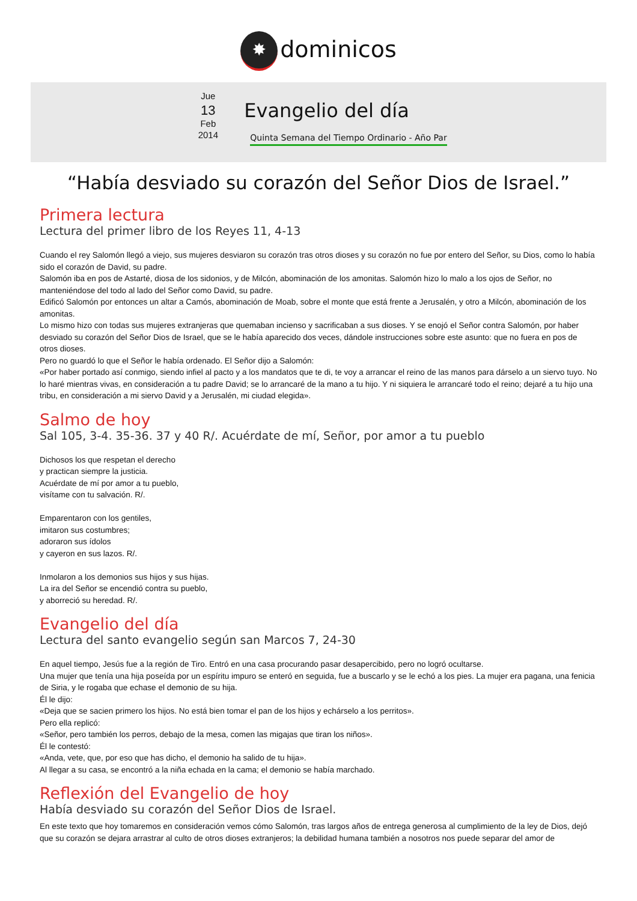✸ dominicos
Jue
13
Feb
2014
Evangelio del día
Quinta Semana del Tiempo Ordinario - Año Par
“Había desviado su corazón del Señor Dios de Israel.”
Primera lectura
Lectura del primer libro de los Reyes 11, 4-13
Cuando el rey Salomón llegó a viejo, sus mujeres desviaron su corazón tras otros dioses y su corazón no fue por entero del Señor, su Dios, como lo había sido el corazón de David, su padre.
Salomón iba en pos de Astarté, diosa de los sidonios, y de Milcón, abominación de los amonitas. Salomón hizo lo malo a los ojos de Señor, no manteniéndose del todo al lado del Señor como David, su padre.
Edificó Salomón por entonces un altar a Camós, abominación de Moab, sobre el monte que está frente a Jerusalén, y otro a Milcón, abominación de los amonitas.
Lo mismo hizo con todas sus mujeres extranjeras que quemaban incienso y sacrificaban a sus dioses. Y se enojó el Señor contra Salomón, por haber desviado su corazón del Señor Dios de Israel, que se le había aparecido dos veces, dándole instrucciones sobre este asunto: que no fuera en pos de otros dioses.
Pero no guardó lo que el Señor le había ordenado. El Señor dijo a Salomón:
«Por haber portado así conmigo, siendo infiel al pacto y a los mandatos que te di, te voy a arrancar el reino de las manos para dárselo a un siervo tuyo. No lo haré mientras vivas, en consideración a tu padre David; se lo arrancaré de la mano a tu hijo. Y ni siquiera le arrancaré todo el reino; dejaré a tu hijo una tribu, en consideración a mi siervo David y a Jerusalén, mi ciudad elegida».
Salmo de hoy
Sal 105, 3-4. 35-36. 37 y 40 R/. Acuérdate de mí, Señor, por amor a tu pueblo
Dichosos los que respetan el derecho
y practican siempre la justicia.
Acuérdate de mí por amor a tu pueblo,
visítame con tu salvación. R/.
Emparentaron con los gentiles,
imitaron sus costumbres;
adoraron sus ídolos
y cayeron en sus lazos. R/.
Inmolaron a los demonios sus hijos y sus hijas.
La ira del Señor se encendió contra su pueblo,
y aborreció su heredad. R/.
Evangelio del día
Lectura del santo evangelio según san Marcos 7, 24-30
En aquel tiempo, Jesús fue a la región de Tiro. Entró en una casa procurando pasar desapercibido, pero no logró ocultarse.
Una mujer que tenía una hija poseída por un espíritu impuro se enteró en seguida, fue a buscarlo y se le echó a los pies. La mujer era pagana, una fenicia de Siria, y le rogaba que echase el demonio de su hija.
Él le dijo:
«Deja que se sacien primero los hijos. No está bien tomar el pan de los hijos y echárselo a los perritos».
Pero ella replicó:
«Señor, pero también los perros, debajo de la mesa, comen las migajas que tiran los niños».
Él le contestó:
«Anda, vete, que, por eso que has dicho, el demonio ha salido de tu hija».
Al llegar a su casa, se encontró a la niña echada en la cama; el demonio se había marchado.
Reflexión del Evangelio de hoy
Había desviado su corazón del Señor Dios de Israel.
En este texto que hoy tomaremos en consideración vemos cómo Salomón, tras largos años de entrega generosa al cumplimiento de la ley de Dios, dejó que su corazón se dejara arrastrar al culto de otros dioses extranjeros; la debilidad humana también a nosotros nos puede separar del amor de